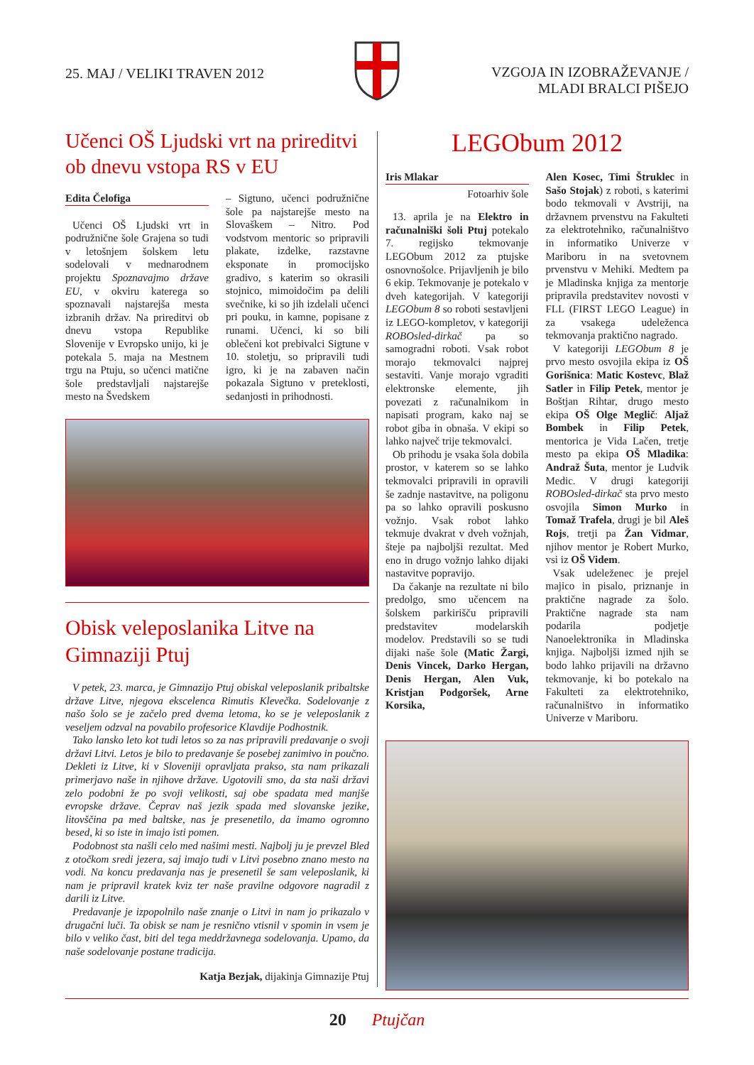25. MAJ / VELIKI TRAVEN 2012 VZGOJA IN IZOBRAŽEVANJE /
MLADI BRALCI PIŠEJO
Učenci OŠ Ljudski vrt na prireditvi ob dnevu vstopa RS v EU
Edita Čelofiga
Učenci OŠ Ljudski vrt in podružnične šole Grajena so tudi v letošnjem šolskem letu sodelovali v mednarodnem projektu Spoznavajmo države EU, v okviru katerega so spoznavali najstarejša mesta izbranih držav. Na prireditvi ob dnevu vstopa Republike Slovenije v Evropsko unijo, ki je potekala 5. maja na Mestnem trgu na Ptuju, so učenci matične šole predstavljali najstarejše mesto na Švedskem
– Sigtuno, učenci podružnične šole pa najstarejše mesto na Slovaškem – Nitro. Pod vodstvom mentoric so pripravili plakate, izdelke, razstavne eksponate in promocijsko gradivo, s katerim so okrasili stojnico, mimoidočim pa delili svečnike, ki so jih izdelali učenci pri pouku, in kamne, popisane z runami. Učenci, ki so bili oblečeni kot prebivalci Sigtune v 10. stoletju, so pripravili tudi igro, ki je na zabaven način pokazala Sigtuno v preteklosti, sedanjosti in prihodnosti.
Obisk veleposlanika Litve na Gimnaziji Ptuj
V petek, 23. marca, je Gimnazijo Ptuj obiskal veleposlanik pribaltske države Litve, njegova ekscelenca Rimutis Klevečka. Sodelovanje z našo šolo se je začelo pred dvema letoma, ko se je veleposlanik z veseljem odzval na povabilo profesorice Klavdije Podhostnik.
Tako lansko leto kot tudi letos so za nas pripravili predavanje o svoji državi Litvi. Letos je bilo to predavanje še posebej zanimivo in poučno. Dekleti iz Litve, ki v Sloveniji opravljata prakso, sta nam prikazali primerjavo naše in njihove države. Ugotovili smo, da sta naši državi zelo podobni že po svoji velikosti, saj obe spadata med manjše evropske države. Čeprav naš jezik spada med slovanske jezike, litovščina pa med baltske, nas je presenetilo, da imamo ogromno besed, ki so iste in imajo isti pomen.
Podobnost sta našli celo med našimi mesti. Najbolj ju je prevzel Bled z otočkom sredi jezera, saj imajo tudi v Litvi posebno znano mesto na vodi. Na koncu predavanja nas je presenetil še sam veleposlanik, ki nam je pripravil kratek kviz ter naše pravilne odgovore nagradil z darili iz Litve.
Predavanje je izpopolnilo naše znanje o Litvi in nam jo prikazalo v drugačni luči. Ta obisk se nam je resnično vtisnil v spomin in vsem je bilo v veliko čast, biti del tega meddržavnega sodelovanja. Upamo, da naše sodelovanje postane tradicija.
Katja Bezjak, dijakinja Gimnazije Ptuj
LEGObum 2012
Iris Mlakar
Fotoarhiv šole
13. aprila je na Elektro in računalniški šoli Ptuj potekalo 7. regijsko tekmovanje LEGObum 2012 za ptujske osnovnošolce. Prijavljenih je bilo 6 ekip. Tekmovanje je potekalo v dveh kategorijah. V kategoriji LEGObum 8 so roboti sestavljeni iz LEGO-kompletov, v kategoriji ROBOsled-dirkač pa so samogradni roboti. Vsak robot morajo tekmovalci najprej sestaviti. Vanje morajo vgraditi elektronske elemente, jih povezati z računalnikom in napisati program, kako naj se robot giba in obnaša. V ekipi so lahko največ trije tekmovalci.
Ob prihodu je vsaka šola dobila prostor, v katerem so se lahko tekmovalci pripravili in opravili še zadnje nastavitve, na poligonu pa so lahko opravili poskusno vožnjo. Vsak robot lahko tekmuje dvakrat v dveh vožnjah, šteje pa najboljši rezultat. Med eno in drugo vožnjo lahko dijaki nastavitve popravijo.
Da čakanje na rezultate ni bilo predolgo, smo učencem na šolskem parkirišču pripravili predstavitev modelarskih modelov. Predstavili so se tudi dijaki naše šole (Matic Žargi, Denis Vincek, Darko Hergan, Denis Hergan, Alen Vuk, Kristjan Podgoršek, Arne Korsika,
Alen Kosec, Timi Štruklec in Sašo Stojak) z roboti, s katerimi bodo tekmovali v Avstriji, na državnem prvenstvu na Fakulteti za elektrotehniko, računalništvo in informatiko Univerze v Mariboru in na svetovnem prvenstvu v Mehiki. Medtem pa je Mladinska knjiga za mentorje pripravila predstavitev novosti v FLL (FIRST LEGO League) in za vsakega udeleženca tekmovanja praktično nagrado.
V kategoriji LEGObum 8 je prvo mesto osvojila ekipa iz OŠ Gorišnica: Matic Kostevc, Blaž Satler in Filip Petek, mentor je Boštjan Rihtar, drugo mesto ekipa OŠ Olge Meglič: Aljaž Bombek in Filip Petek, mentorica je Vida Lačen, tretje mesto pa ekipa OŠ Mladika: Andraž Šuta, mentor je Ludvik Medic. V drugi kategoriji ROBOsled-dirkač sta prvo mesto osvojila Simon Murko in Tomaž Trafela, drugi je bil Aleš Rojs, tretji pa Žan Vidmar, njihov mentor je Robert Murko, vsi iz OŠ Videm.
Vsak udeleženec je prejel majico in pisalo, priznanje in praktične nagrade za šolo. Praktične nagrade sta nam podarila podjetje Nanoelektronika in Mladinska knjiga. Najboljši izmed njih se bodo lahko prijavili na državno tekmovanje, ki bo potekalo na Fakulteti za elektrotehniko, računalništvo in informatiko Univerze v Mariboru.
20 Ptujčan